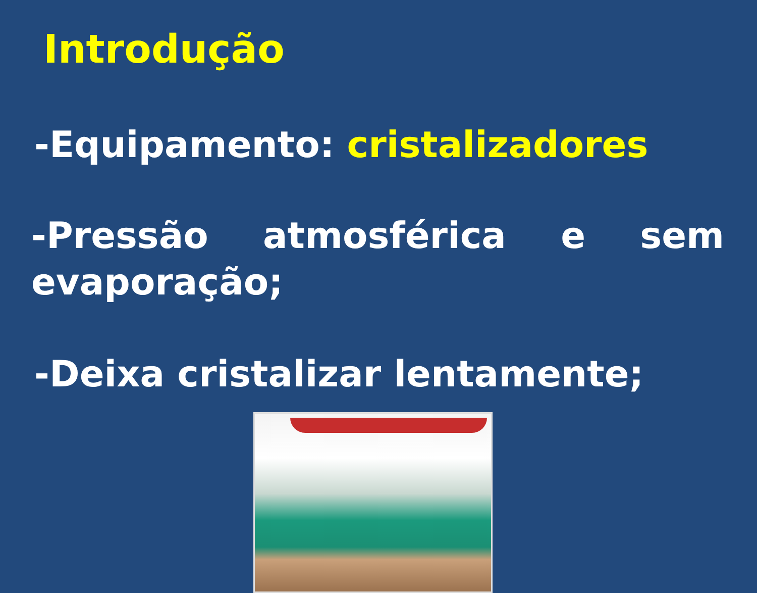Introdução
-Equipamento: cristalizadores
-Pressão atmosférica e sem evaporação;
-Deixa cristalizar lentamente;